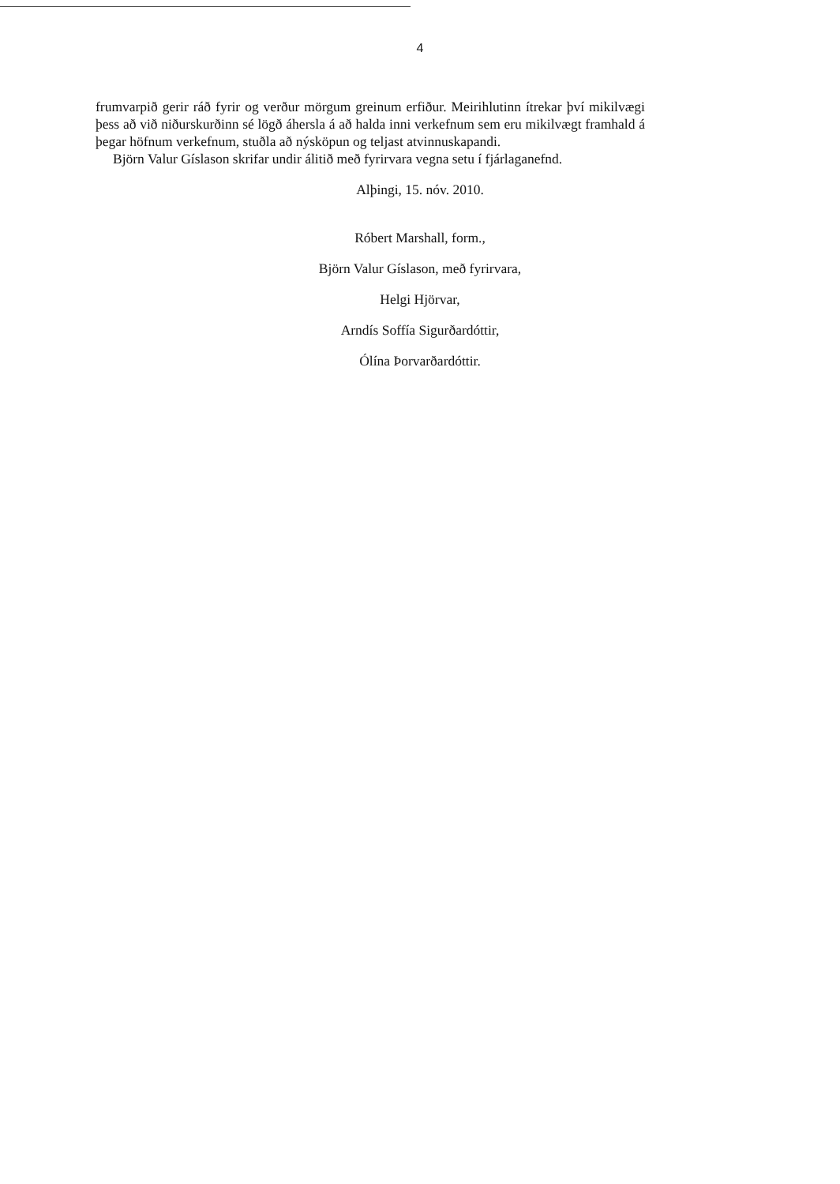4
frumvarpið gerir ráð fyrir og verður mörgum greinum erfiður. Meirihlutinn ítrekar því mikilvægi þess að við niðurskurðinn sé lögð áhersla á að halda inni verkefnum sem eru mikilvægt framhald á þegar höfnum verkefnum, stuðla að nýsköpun og teljast atvinnuskapandi.
Björn Valur Gíslason skrifar undir álitið með fyrirvara vegna setu í fjárlaganefnd.
Alþingi, 15. nóv. 2010.
Róbert Marshall, form.,
Björn Valur Gíslason, með fyrirvara,
Helgi Hjörvar,
Arndís Soffía Sigurðardóttir,
Ólína Þorvarðardóttir.